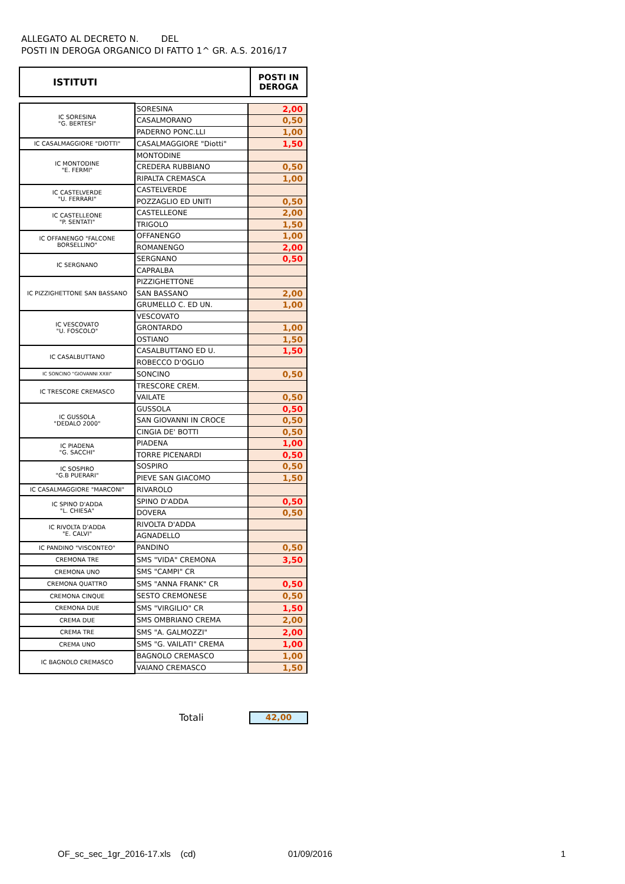ALLEGATO AL DECRETO N. DEL
POSTI IN DEROGA ORGANICO DI FATTO 1^ GR. A.S. 2016/17
| ISTITUTI | POSTI IN DEROGA |
| IC SORESINA "G. BERTESI" | SORESINA | 2,00 |
| | CASALMORANO | 0,50 |
| | PADERNO PONC.LLI | 1,00 |
| IC CASALMAGGIORE "DIOTTI" | CASALMAGGIORE "Diotti" | 1,50 |
| IC MONTODINE "E. FERMI" | MONTODINE | |
| | CREDERA RUBBIANO | 0,50 |
| | RIPALTA CREMASCA | 1,00 |
| IC CASTELVERDE "U. FERRARI" | CASTELVERDE | |
| | POZZAGLIO ED UNITI | 0,50 |
| IC CASTELLEONE "P. SENTATI" | CASTELLEONE | 2,00 |
| | TRIGOLO | 1,50 |
| IC OFFANENGO "FALCONE BORSELLINO" | OFFANENGO | 1,00 |
| | ROMANENGO | 2,00 |
| IC SERGNANO | SERGNANO | 0,50 |
| | CAPRALBA | |
| IC PIZZIGHETTONE SAN BASSANO | PIZZIGHETTONE | |
| | SAN BASSANO | 2,00 |
| | GRUMELLO C. ED UN. | 1,00 |
| IC VESCOVATO "U. FOSCOLO" | VESCOVATO | |
| | GRONTARDO | 1,00 |
| | OSTIANO | 1,50 |
| IC CASALBUTTANO | CASALBUTTANO ED U. | 1,50 |
| | ROBECCO D'OGLIO | |
| IC SONCINO "GIOVANNI XXIII" | SONCINO | 0,50 |
| IC TRESCORE CREMASCO | TRESCORE CREM. | |
| | VAILATE | 0,50 |
| IC GUSSOLA "DEDALO 2000" | GUSSOLA | 0,50 |
| | SAN GIOVANNI IN CROCE | 0,50 |
| | CINGIA DE' BOTTI | 0,50 |
| IC PIADENA "G. SACCHI" | PIADENA | 1,00 |
| | TORRE PICENARDI | 0,50 |
| IC SOSPIRO "G.B PUERARI" | SOSPIRO | 0,50 |
| | PIEVE SAN GIACOMO | 1,50 |
| IC CASALMAGGIORE "MARCONI" | RIVAROLO | |
| IC SPINO D'ADDA "L. CHIESA" | SPINO D'ADDA | 0,50 |
| | DOVERA | 0,50 |
| IC RIVOLTA D'ADDA "E. CALVI" | RIVOLTA D'ADDA | |
| | AGNADELLO | |
| IC PANDINO "VISCONTEO" | PANDINO | 0,50 |
| CREMONA TRE | SMS "VIDA" CREMONA | 3,50 |
| CREMONA UNO | SMS "CAMPI" CR | |
| CREMONA QUATTRO | SMS "ANNA FRANK" CR | 0,50 |
| CREMONA CINQUE | SESTO CREMONESE | 0,50 |
| CREMONA DUE | SMS "VIRGILIO" CR | 1,50 |
| CREMA DUE | SMS OMBRIANO CREMA | 2,00 |
| CREMA TRE | SMS "A. GALMOZZI" | 2,00 |
| CREMA UNO | SMS "G. VAILATI" CREMA | 1,00 |
| IC BAGNOLO CREMASCO | BAGNOLO CREMASCO | 1,00 |
| | VAIANO CREMASCO | 1,50 |
Totali 42,00
OF_sc_sec_1gr_2016-17.xls (cd)
01/09/2016 1